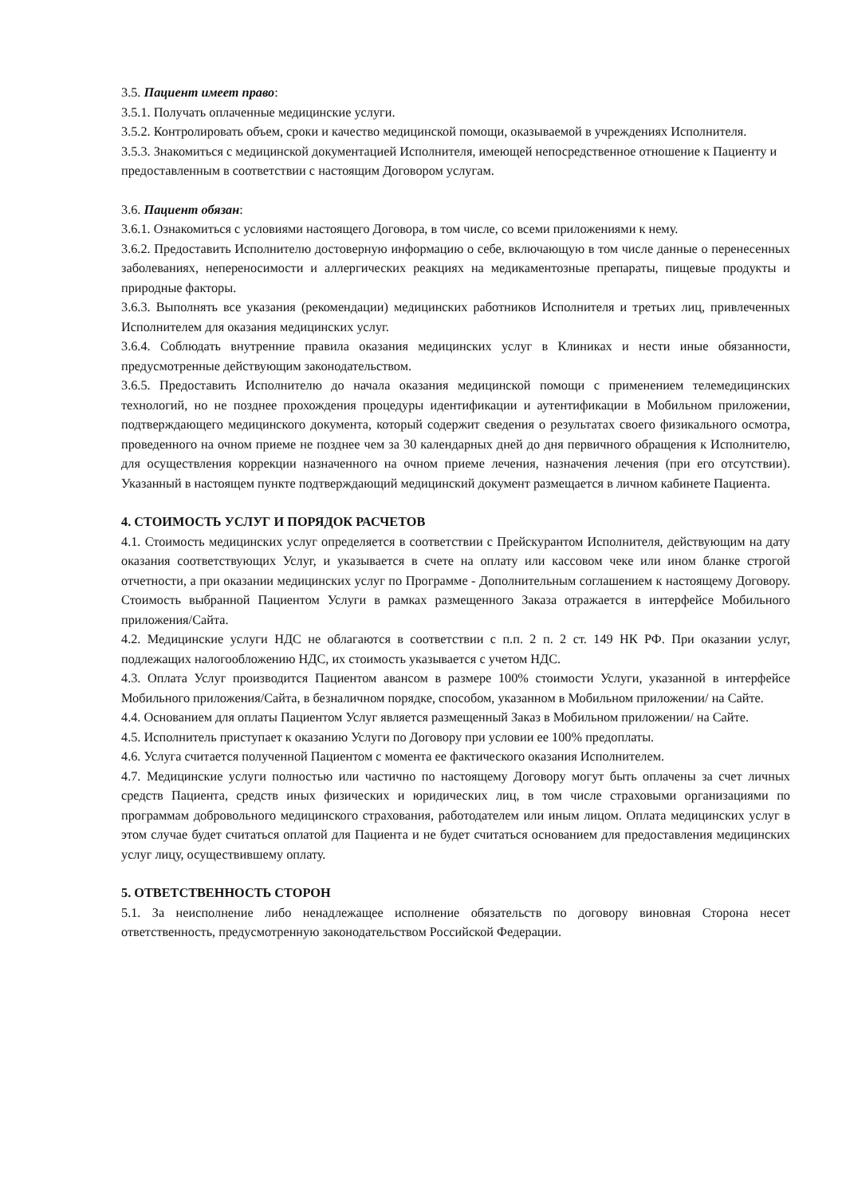3.5. Пациент имеет право:
3.5.1. Получать оплаченные медицинские услуги.
3.5.2. Контролировать объем, сроки и качество медицинской помощи, оказываемой в учреждениях Исполнителя.
3.5.3. Знакомиться с медицинской документацией Исполнителя, имеющей непосредственное отношение к Пациенту и предоставленным в соответствии с настоящим Договором услугам.
3.6. Пациент обязан:
3.6.1. Ознакомиться с условиями настоящего Договора, в том числе, со всеми приложениями к нему.
3.6.2. Предоставить Исполнителю достоверную информацию о себе, включающую в том числе данные о перенесенных заболеваниях, непереносимости и аллергических реакциях на медикаментозные препараты, пищевые продукты и природные факторы.
3.6.3. Выполнять все указания (рекомендации) медицинских работников Исполнителя и третьих лиц, привлеченных Исполнителем для оказания медицинских услуг.
3.6.4. Соблюдать внутренние правила оказания медицинских услуг в Клиниках и нести иные обязанности, предусмотренные действующим законодательством.
3.6.5. Предоставить Исполнителю до начала оказания медицинской помощи с применением телемедицинских технологий, но не позднее прохождения процедуры идентификации и аутентификации в Мобильном приложении, подтверждающего медицинского документа, который содержит сведения о результатах своего физикального осмотра, проведенного на очном приеме не позднее чем за 30 календарных дней до дня первичного обращения к Исполнителю, для осуществления коррекции назначенного на очном приеме лечения, назначения лечения (при его отсутствии). Указанный в настоящем пункте подтверждающий медицинский документ размещается в личном кабинете Пациента.
4. СТОИМОСТЬ УСЛУГ И ПОРЯДОК РАСЧЕТОВ
4.1. Стоимость медицинских услуг определяется в соответствии с Прейскурантом Исполнителя, действующим на дату оказания соответствующих Услуг, и указывается в счете на оплату или кассовом чеке или ином бланке строгой отчетности, а при оказании медицинских услуг по Программе - Дополнительным соглашением к настоящему Договору. Стоимость выбранной Пациентом Услуги в рамках размещенного Заказа отражается в интерфейсе Мобильного приложения/Сайта.
4.2. Медицинские услуги НДС не облагаются в соответствии с п.п. 2 п. 2 ст. 149 НК РФ. При оказании услуг, подлежащих налогообложению НДС, их стоимость указывается с учетом НДС.
4.3. Оплата Услуг производится Пациентом авансом в размере 100% стоимости Услуги, указанной в интерфейсе Мобильного приложения/Сайта, в безналичном порядке, способом, указанном в Мобильном приложении/ на Сайте.
4.4. Основанием для оплаты Пациентом Услуг является размещенный Заказ в Мобильном приложении/ на Сайте.
4.5. Исполнитель приступает к оказанию Услуги по Договору при условии ее 100% предоплаты.
4.6. Услуга считается полученной Пациентом с момента ее фактического оказания Исполнителем.
4.7. Медицинские услуги полностью или частично по настоящему Договору могут быть оплачены за счет личных средств Пациента, средств иных физических и юридических лиц, в том числе страховыми организациями по программам добровольного медицинского страхования, работодателем или иным лицом. Оплата медицинских услуг в этом случае будет считаться оплатой для Пациента и не будет считаться основанием для предоставления медицинских услуг лицу, осуществившему оплату.
5. ОТВЕТСТВЕННОСТЬ СТОРОН
5.1. За неисполнение либо ненадлежащее исполнение обязательств по договору виновная Сторона несет ответственность, предусмотренную законодательством Российской Федерации.